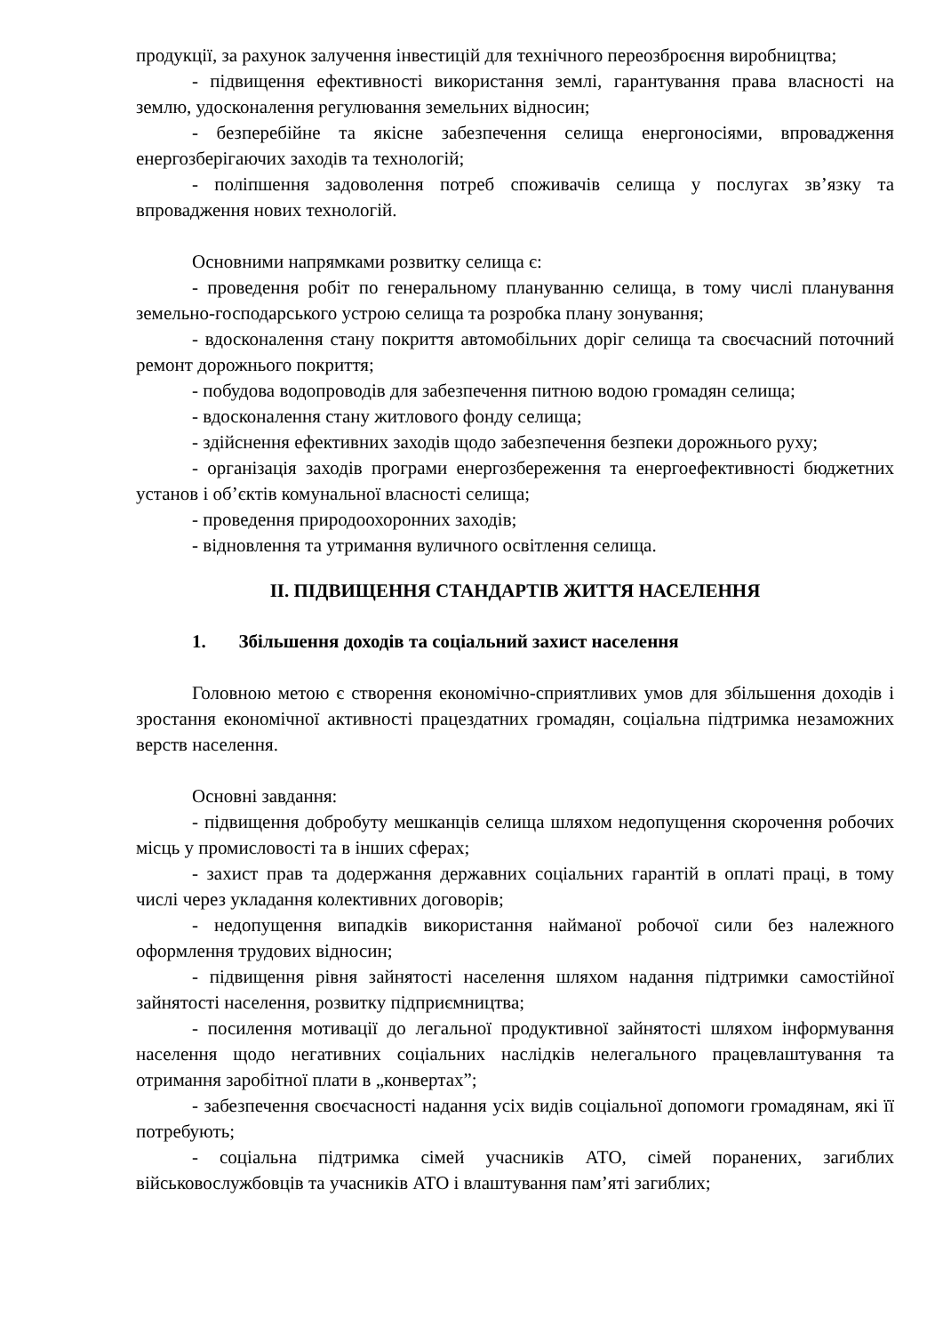продукції, за рахунок залучення інвестицій для технічного переозброєння виробництва;
- підвищення ефективності використання землі, гарантування права власності на землю, удосконалення регулювання земельних відносин;
- безперебійне та якісне забезпечення селища енергоносіями, впровадження енергозберігаючих заходів та технологій;
- поліпшення задоволення потреб споживачів селища у послугах зв’язку та впровадження нових технологій.
Основними напрямками розвитку селища є:
- проведення робіт по генеральному плануванню селища, в тому числі планування земельно-господарського устрою селища та розробка плану зонування;
- вдосконалення стану покриття автомобільних доріг селища та своєчасний поточний ремонт дорожнього покриття;
- побудова водопроводів для забезпечення питною водою громадян селища;
- вдосконалення стану житлового фонду селища;
- здійснення ефективних заходів щодо забезпечення безпеки дорожнього руху;
- організація заходів програми енергозбереження та енергоефективності бюджетних установ і об’єктів комунальної власності селища;
- проведення природоохоронних заходів;
- відновлення та утримання вуличного освітлення селища.
ІІ. ПІДВИЩЕННЯ СТАНДАРТІВ ЖИТТЯ НАСЕЛЕННЯ
1. Збільшення доходів та соціальний захист населення
Головною метою є створення економічно-сприятливих умов для збільшення доходів і зростання економічної активності працездатних громадян, соціальна підтримка незаможних верств населення.
Основні завдання:
- підвищення добробуту мешканців селища шляхом недопущення скорочення робочих місць у промисловості та в інших сферах;
- захист прав та додержання державних соціальних гарантій в оплаті праці, в тому числі через укладання колективних договорів;
- недопущення випадків використання найманої робочої сили без належного оформлення трудових відносин;
- підвищення рівня зайнятості населення шляхом надання підтримки самостійної зайнятості населення, розвитку підприємництва;
- посилення мотивації до легальної продуктивної зайнятості шляхом інформування населення щодо негативних соціальних наслідків нелегального працевлаштування та отримання заробітної плати в „конвертах”;
- забезпечення своєчасності надання усіх видів соціальної допомоги громадянам, які її потребують;
- соціальна підтримка сімей учасників АТО, сімей поранених, загиблих військовослужбовців та учасників АТО і влаштування пам’яті загиблих;